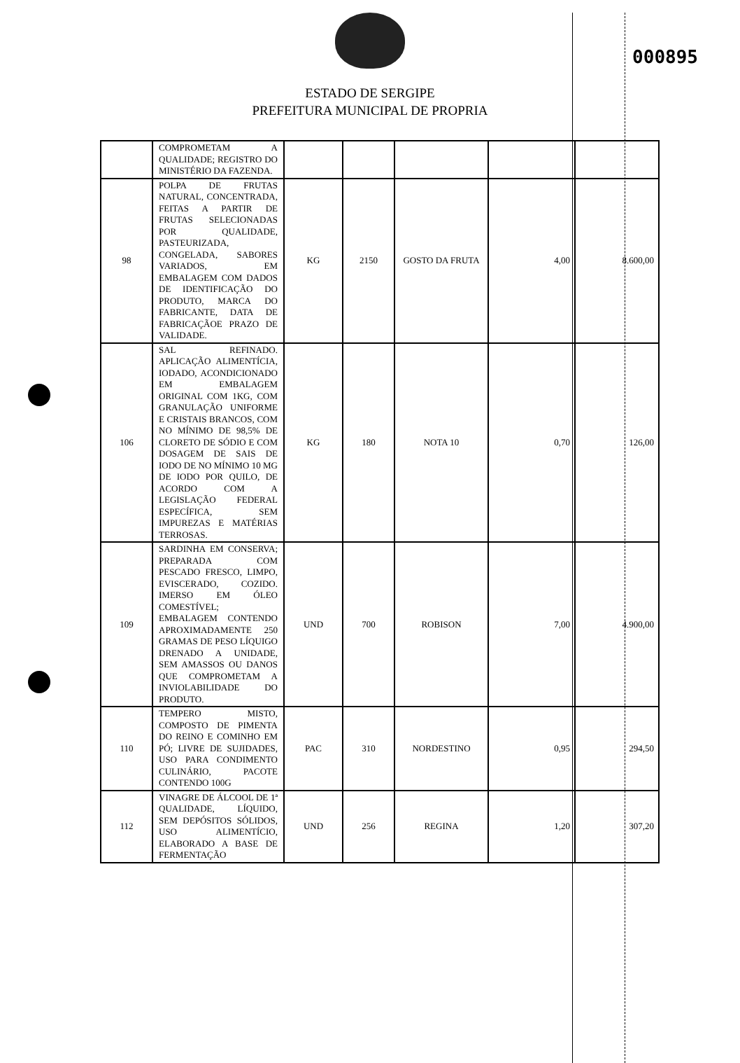000895
ESTADO DE SERGIPE
PREFEITURA MUNICIPAL DE PROPRIA
| | COMPROMETAM A QUALIDADE; REGISTRO DO MINISTÉRIO DA FAZENDA. | | | | | |
| 98 | POLPA DE FRUTAS NATURAL, CONCENTRADA, FEITAS A PARTIR DE FRUTAS SELECIONADAS POR QUALIDADE, PASTEURIZADA, CONGELADA, SABORES VARIADOS, EM EMBALAGEM COM DADOS DE IDENTIFICAÇÃO DO PRODUTO, MARCA DO FABRICANTE, DATA DE FABRICAÇÃOE PRAZO DE VALIDADE. | KG | 2150 | GOSTO DA FRUTA | 4,00 | 8.600,00 |
| 106 | SAL REFINADO. APLICAÇÃO ALIMENTÍCIA, IODADO, ACONDICIONADO EM EMBALAGEM ORIGINAL COM 1KG, COM GRANULAÇÃO UNIFORME E CRISTAIS BRANCOS, COM NO MÍNIMO DE 98,5% DE CLORETO DE SÓDIO E COM DOSAGEM DE SAIS DE IODO DE NO MÍNIMO 10 MG DE IODO POR QUILO, DE ACORDO COM A LEGISLAÇÃO FEDERAL ESPECÍFICA, SEM IMPUREZAS E MATÉRIAS TERROSAS. | KG | 180 | NOTA 10 | 0,70 | 126,00 |
| 109 | SARDINHA EM CONSERVA; PREPARADA COM PESCADO FRESCO, LIMPO, EVISCERADO, COZIDO. IMERSO EM ÓLEO COMESTÍVEL; EMBALAGEM CONTENDO APROXIMADAMENTE 250 GRAMAS DE PESO LÍQUIGO DRENADO A UNIDADE, SEM AMASSOS OU DANOS QUE COMPROMETAM A INVIOLABILIDADE DO PRODUTO. | UND | 700 | ROBISON | 7,00 | 4.900,00 |
| 110 | TEMPERO MISTO, COMPOSTO DE PIMENTA DO REINO E COMINHO EM PÓ; LIVRE DE SUJIDADES, USO PARA CONDIMENTO CULINÁRIO, PACOTE CONTENDO 100G | PAC | 310 | NORDESTINO | 0,95 | 294,50 |
| 112 | VINAGRE DE ÁLCOOL DE 1ª QUALIDADE, LÍQUIDO, SEM DEPÓSITOS SÓLIDOS, USO ALIMENTÍCIO, ELABORADO A BASE DE FERMENTAÇÃO | UND | 256 | REGINA | 1,20 | 307,20 |